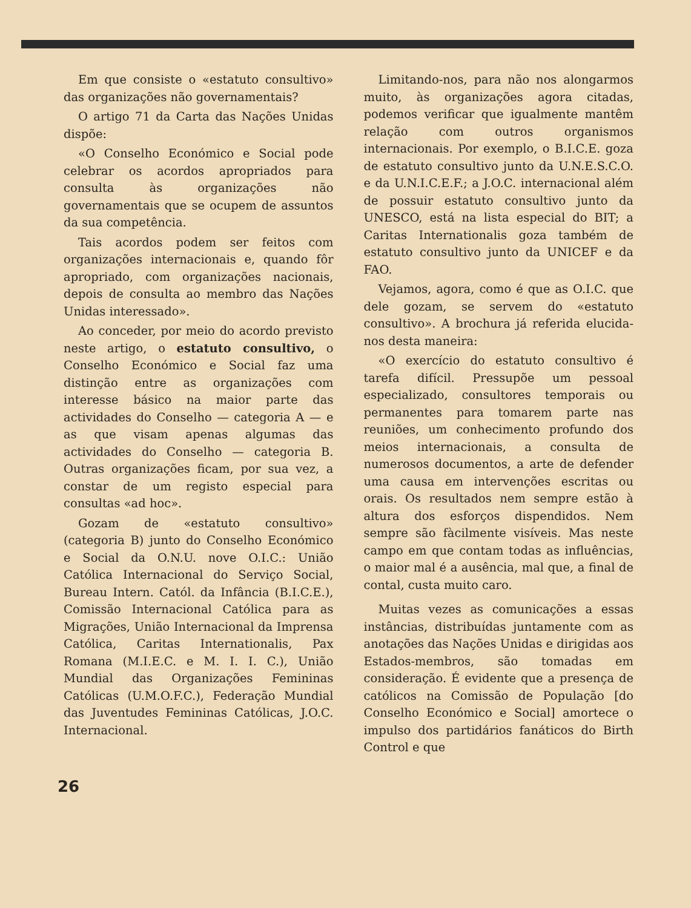Em que consiste o «estatuto consultivo» das organizações não governamentais?
O artigo 71 da Carta das Nações Unidas dispõe:
«O Conselho Económico e Social pode celebrar os acordos apropriados para consulta às organizações não governamentais que se ocupem de assuntos da sua competência.
Tais acordos podem ser feitos com organizações internacionais e, quando fôr apropriado, com organizações nacionais, depois de consulta ao membro das Nações Unidas interessado».
Ao conceder, por meio do acordo previsto neste artigo, o estatuto consultivo, o Conselho Económico e Social faz uma distinção entre as organizações com interesse básico na maior parte das actividades do Conselho — categoria A — e as que visam apenas algumas das actividades do Conselho — categoria B. Outras organizações ficam, por sua vez, a constar de um registo especial para consultas «ad hoc».
Gozam de «estatuto consultivo» (categoria B) junto do Conselho Económico e Social da O.N.U. nove O.I.C.: União Católica Internacional do Serviço Social, Bureau Intern. Catól. da Infância (B.I.C.E.), Comissão Internacional Católica para as Migrações, União Internacional da Imprensa Católica, Caritas Internationalis, Pax Romana (M.I.E.C. e M. I. I. C.), União Mundial das Organizações Femininas Católicas (U.M.O.F.C.), Federação Mundial das Juventudes Femininas Católicas, J.O.C. Internacional.
Limitando-nos, para não nos alongarmos muito, às organizações agora citadas, podemos verificar que igualmente mantêm relação com outros organismos internacionais. Por exemplo, o B.I.C.E. goza de estatuto consultivo junto da U.N.E.S.C.O. e da U.N.I.C.E.F.; a J.O.C. internacional além de possuir estatuto consultivo junto da UNESCO, está na lista especial do BIT; a Caritas Internationalis goza também de estatuto consultivo junto da UNICEF e da FAO.
Vejamos, agora, como é que as O.I.C. que dele gozam, se servem do «estatuto consultivo». A brochura já referida elucida-nos desta maneira:
«O exercício do estatuto consultivo é tarefa difícil. Pressupõe um pessoal especializado, consultores temporais ou permanentes para tomarem parte nas reuniões, um conhecimento profundo dos meios internacionais, a consulta de numerosos documentos, a arte de defender uma causa em intervenções escritas ou orais. Os resultados nem sempre estão à altura dos esforços dispendidos. Nem sempre são fàcilmente visíveis. Mas neste campo em que contam todas as influências, o maior mal é a ausência, mal que, a final de contal, custa muito caro.
Muitas vezes as comunicações a essas instâncias, distribuídas juntamente com as anotações das Nações Unidas e dirigidas aos Estados-membros, são tomadas em consideração. É evidente que a presença de católicos na Comissão de População [do Conselho Económico e Social] amortece o impulso dos partidários fanáticos do Birth Control e que
26